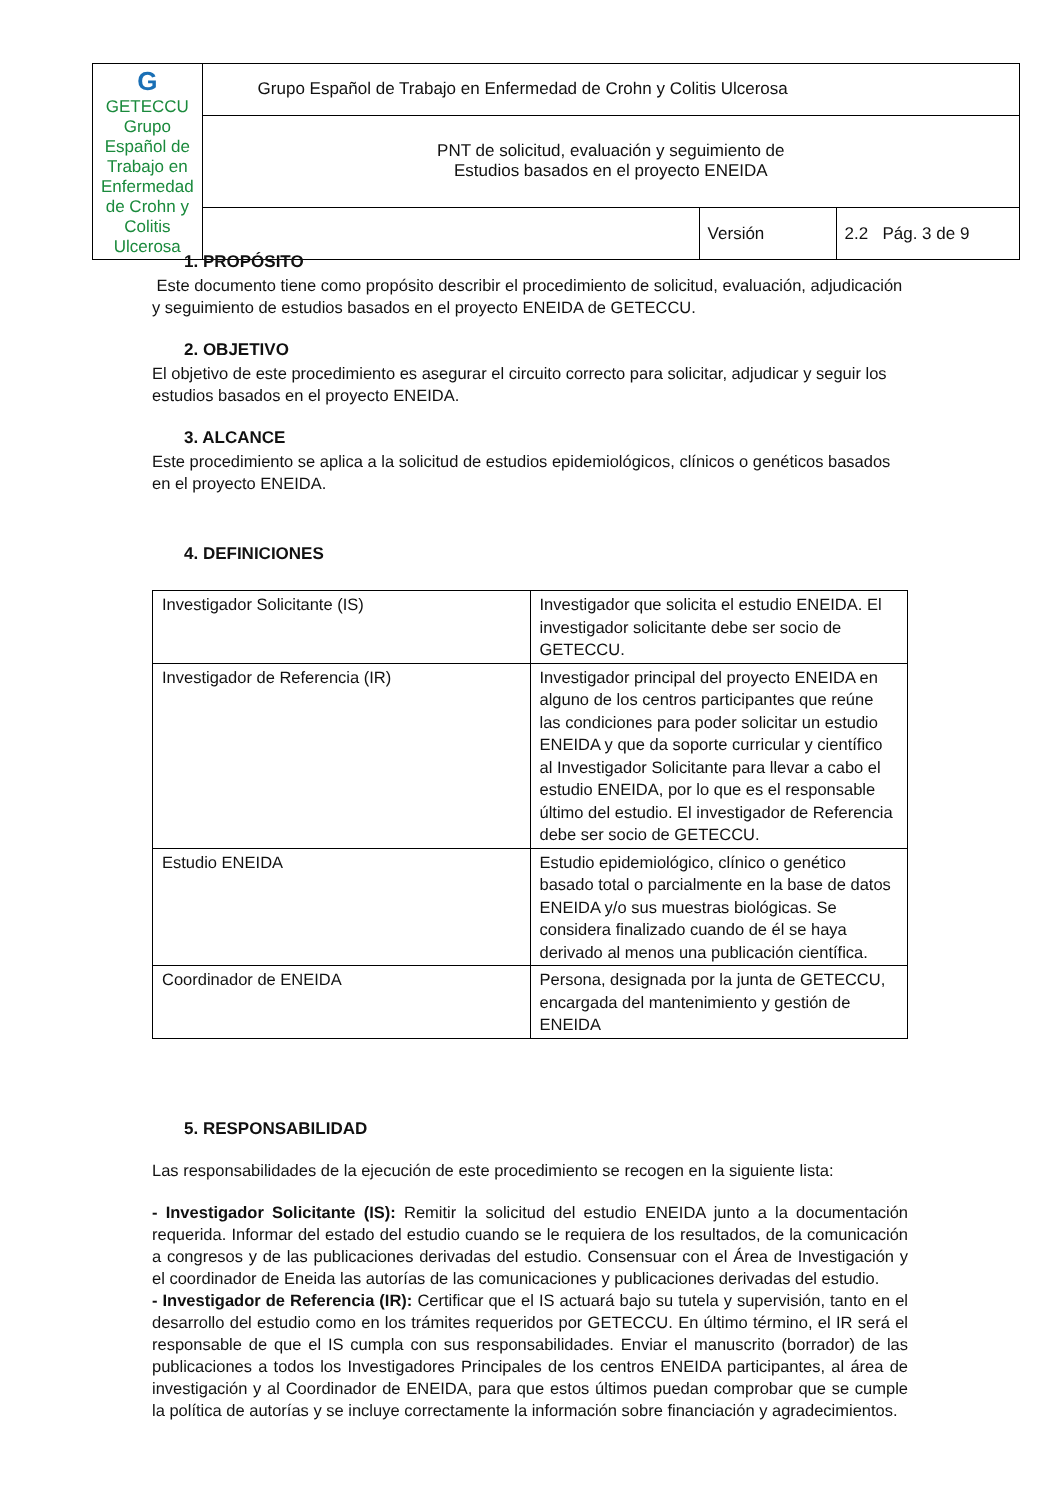| G GETECCU Grupo Español de Trabajo en Enfermedad de Crohn y Colitis Ulcerosa | Grupo Español de Trabajo en Enfermedad de Crohn y Colitis Ulcerosa | | |
| | PNT de solicitud, evaluación y seguimiento de Estudios basados en el proyecto ENEIDA | | |
| | | Versión | 2.2 Pág. 3 de 9 |
1. PROPÓSITO
Este documento tiene como propósito describir el procedimiento de solicitud, evaluación, adjudicación y seguimiento de estudios basados en el proyecto ENEIDA de GETECCU.
2. OBJETIVO
El objetivo de este procedimiento es asegurar el circuito correcto para solicitar, adjudicar y seguir los estudios basados en el proyecto ENEIDA.
3. ALCANCE
Este procedimiento se aplica a la solicitud de estudios epidemiológicos, clínicos o genéticos basados en el proyecto ENEIDA.
4. DEFINICIONES
| Investigador Solicitante (IS) | Investigador que solicita el estudio ENEIDA. El investigador solicitante debe ser socio de GETECCU. |
| Investigador de Referencia (IR) | Investigador principal del proyecto ENEIDA en alguno de los centros participantes que reúne las condiciones para poder solicitar un estudio ENEIDA y que da soporte curricular y científico al Investigador Solicitante para llevar a cabo el estudio ENEIDA, por lo que es el responsable último del estudio. El investigador de Referencia debe ser socio de GETECCU. |
| Estudio ENEIDA | Estudio epidemiológico, clínico o genético basado total o parcialmente en la base de datos ENEIDA y/o sus muestras biológicas. Se considera finalizado cuando de él se haya derivado al menos una publicación científica. |
| Coordinador de ENEIDA | Persona, designada por la junta de GETECCU, encargada del mantenimiento y gestión de ENEIDA |
5. RESPONSABILIDAD
Las responsabilidades de la ejecución de este procedimiento se recogen en la siguiente lista:
- Investigador Solicitante (IS): Remitir la solicitud del estudio ENEIDA junto a la documentación requerida. Informar del estado del estudio cuando se le requiera de los resultados, de la comunicación a congresos y de las publicaciones derivadas del estudio. Consensuar con el Área de Investigación y el coordinador de Eneida las autorías de las comunicaciones y publicaciones derivadas del estudio.
- Investigador de Referencia (IR): Certificar que el IS actuará bajo su tutela y supervisión, tanto en el desarrollo del estudio como en los trámites requeridos por GETECCU. En último término, el IR será el responsable de que el IS cumpla con sus responsabilidades. Enviar el manuscrito (borrador) de las publicaciones a todos los Investigadores Principales de los centros ENEIDA participantes, al área de investigación y al Coordinador de ENEIDA, para que estos últimos puedan comprobar que se cumple la política de autorías y se incluye correctamente la información sobre financiación y agradecimientos.